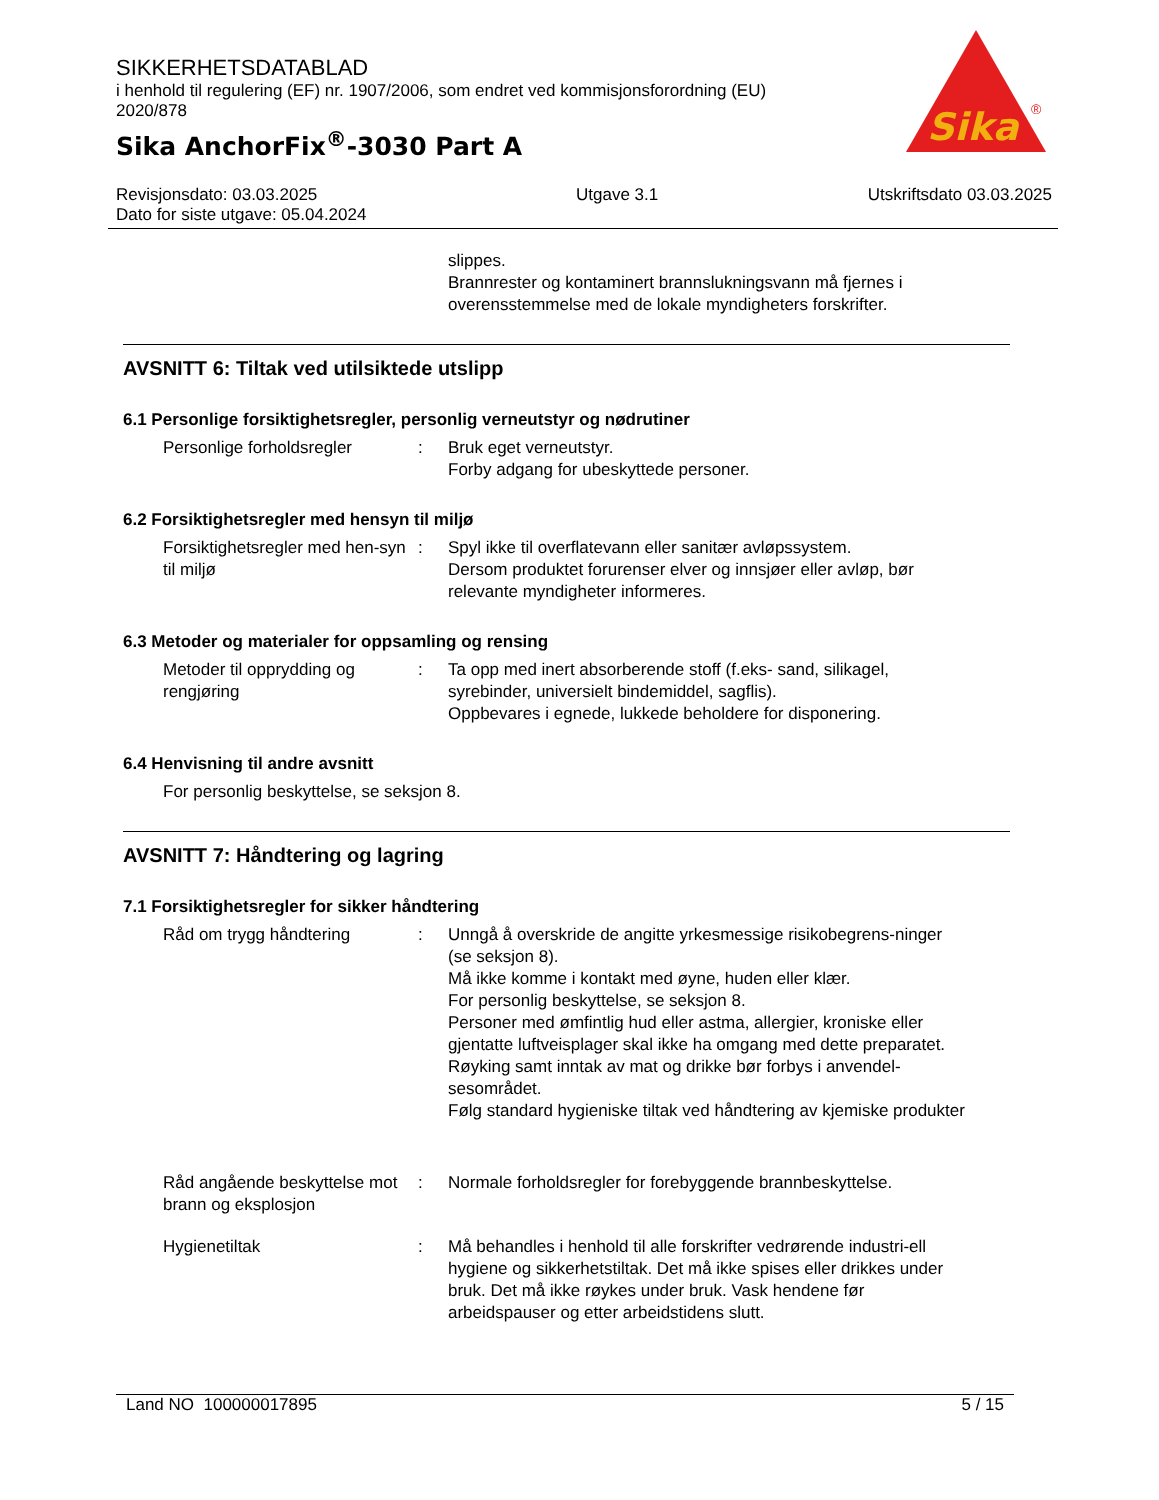SIKKERHETSDATABLAD
i henhold til regulering (EF) nr. 1907/2006, som endret ved kommisjonsforordning (EU) 2020/878
Sika AnchorFix<sup>®</sup>-3030 Part A
Sika
®
Revisjonsdato: 03.03.2025
Dato for siste utgave: 05.04.2024
Utgave 3.1 Utskriftsdato 03.03.2025
slippes.
Brannrester og kontaminert brannslukningsvann må fjernes i overensstemmelse med de lokale myndigheters forskrifter.
AVSNITT 6: Tiltak ved utilsiktede utslipp
6.1 Personlige forsiktighetsregler, personlig verneutstyr og nødrutiner
Personlige forholdsregler : Bruk eget verneutstyr.
Forby adgang for ubeskyttede personer.
6.2 Forsiktighetsregler med hensyn til miljø
Forsiktighetsregler med hen-syn til miljø
: Spyl ikke til overflatevann eller sanitær avløpssystem.
Dersom produktet forurenser elver og innsjøer eller avløp, bør relevante myndigheter informeres.
6.3 Metoder og materialer for oppsamling og rensing
Metoder til opprydding og rengjøring
: Ta opp med inert absorberende stoff (f.eks- sand, silikagel, syrebinder, universielt bindemiddel, sagflis).
Oppbevares i egnede, lukkede beholdere for disponering.
6.4 Henvisning til andre avsnitt
For personlig beskyttelse, se seksjon 8.
AVSNITT 7: Håndtering og lagring
7.1 Forsiktighetsregler for sikker håndtering
Råd om trygg håndtering : Unngå å overskride de angitte yrkesmessige risikobegrens-ninger (se seksjon 8).
Må ikke komme i kontakt med øyne, huden eller klær.
For personlig beskyttelse, se seksjon 8.
Personer med ømfintlig hud eller astma, allergier, kroniske eller gjentatte luftveisplager skal ikke ha omgang med dette preparatet.
Røyking samt inntak av mat og drikke bør forbys i anvendel-sesområdet.
Følg standard hygieniske tiltak ved håndtering av kjemiske produkter
Råd angående beskyttelse mot brann og eksplosjon
: Normale forholdsregler for forebyggende brannbeskyttelse.
Hygienetiltak : Må behandles i henhold til alle forskrifter vedrørende industri-ell hygiene og sikkerhetstiltak. Det må ikke spises eller drikkes under bruk. Det må ikke røykes under bruk. Vask hendene før arbeidspauser og etter arbeidstidens slutt.
Land NO 100000017895 5 / 15